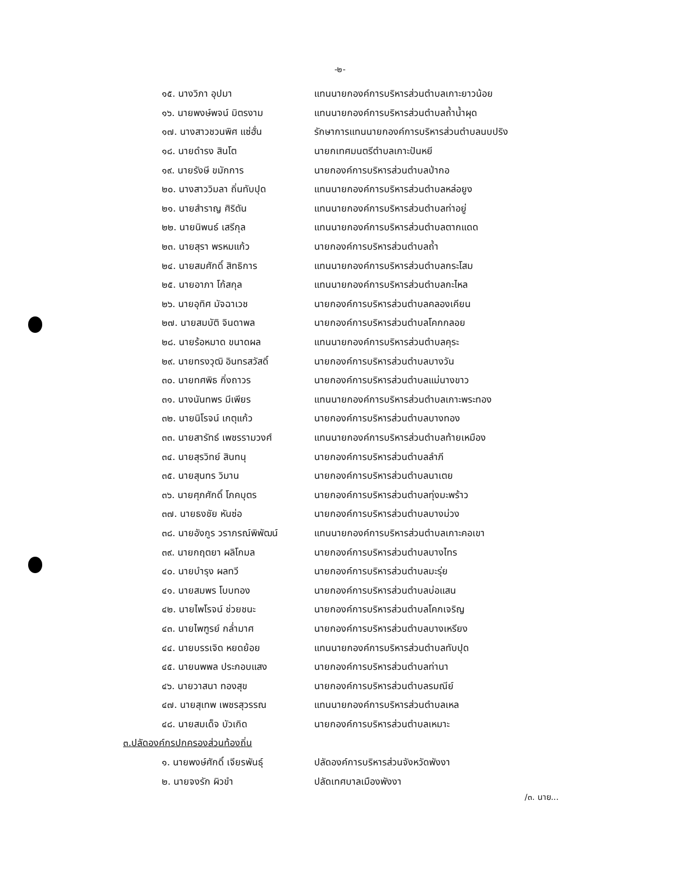-๒-
| ๑๕. นางวิภา อุปมา | แทนนายกองค์การบริหารส่วนตำบลเกาะยาวน้อย |
| ๑๖. นายพงษ์พจน์ มิตรงาม | แทนนายกองค์การบริหารส่วนตำบลถ้ำน้ำผุด |
| ๑๗. นางสาวชวนพิศ แซ่ฮั่น | รักษาการแทนนายกองค์การบริหารส่วนตำบลนบปริง |
| ๑๘. นายดำรง สินโต | นายกเทศมนตรีตำบลเกาะปันหยี |
| ๑๙. นายรังษี ขมักการ | นายกองค์การบริหารส่วนตำบลป่ากอ |
| ๒๐. นางสาววิมลา ถิ่นทับปุด | แทนนายกองค์การบริหารส่วนตำบลหล่อยูง |
| ๒๑. นายสำราญ ศิริตัน | แทนนายกองค์การบริหารส่วนตำบลท่าอยู่ |
| ๒๒. นายนิพนธ์ เสรีกุล | แทนนายกองค์การบริหารส่วนตำบลตากแดด |
| ๒๓. นายสุรา พรหมแก้ว | นายกองค์การบริหารส่วนตำบลถ้ำ |
| ๒๔. นายสมศักดิ์ สิทธิการ | แทนนายกองค์การบริหารส่วนตำบลกระโสม |
| ๒๕. นายอาภา โก้สกุล | แทนนายกองค์การบริหารส่วนตำบลกะไหล |
| ๒๖. นายอุทิศ มัจฉาเวช | นายกองค์การบริหารส่วนตำบลคลองเคียน |
| ๒๗. นายสมบัติ จินดาพล | นายกองค์การบริหารส่วนตำบลโคกกลอย |
| ๒๘. นายร้อหมาด ขนาดผล | แทนนายกองค์การบริหารส่วนตำบลคุระ |
| ๒๙. นายทรงวุฒิ อินทรสวัสดิ์ | นายกองค์การบริหารส่วนตำบลบางวัน |
| ๓๐. นายทศพิธ กิ่งถาวร | นายกองค์การบริหารส่วนตำบลแม่นางขาว |
| ๓๑. นางนันทพร มีเพียร | แทนนายกองค์การบริหารส่วนตำบลเกาะพระทอง |
| ๓๒. นายนิโรจน์ เกตุแก้ว | นายกองค์การบริหารส่วนตำบลบางทอง |
| ๓๓. นายสารัทธ์ เพชรรามวงศ์ | แทนนายกองค์การบริหารส่วนตำบลท้ายเหมือง |
| ๓๔. นายสุรวิทย์ สินทนุ | นายกองค์การบริหารส่วนตำบลลำภี |
| ๓๕. นายสุนทร วิมาน | นายกองค์การบริหารส่วนตำบลนาเตย |
| ๓๖. นายศุภศักดิ์ โภคบุตร | นายกองค์การบริหารส่วนตำบลทุ่งมะพร้าว |
| ๓๗. นายธงชัย หันซ่อ | นายกองค์การบริหารส่วนตำบลบางม่วง |
| ๓๘. นายอังกูร วราภรณ์พิพัฒน์ | แทนนายกองค์การบริหารส่วนตำบลเกาะคอเขา |
| ๓๙. นายกฤตยา ผลิโกมล | นายกองค์การบริหารส่วนตำบลบางไทร |
| ๔๐. นายบำรุง ผลทวี | นายกองค์การบริหารส่วนตำบลมะรุ่ย |
| ๔๑. นายสมพร โบบทอง | นายกองค์การบริหารส่วนตำบลบ่อแสน |
| ๔๒. นายไพโรจน์ ช่วยชนะ | นายกองค์การบริหารส่วนตำบลโคกเจริญ |
| ๔๓. นายไพฑูรย์ กล่ำมาศ | นายกองค์การบริหารส่วนตำบลบางเหรียง |
| ๔๔. นายบรรเจิด หยดย้อย | แทนนายกองค์การบริหารส่วนตำบลทับปุด |
| ๔๕. นายนพพล ประกอบแสง | นายกองค์การบริหารส่วนตำบลท่านา |
| ๔๖. นายวาสนา ทองสุข | นายกองค์การบริหารส่วนตำบลรมณีย์ |
| ๔๗. นายสุเทพ เพชรสุวรรณ | แทนนายกองค์การบริหารส่วนตำบลเหล |
| ๔๘. นายสมเด็จ บัวเกิด | นายกองค์การบริหารส่วนตำบลเหมาะ |
| ๓.ปลัดองค์กรปกครองส่วนท้องถิ่น | |
| ๑. นายพงษ์ศักดิ์ เจียรพันธุ์ | ปลัดองค์การบริหารส่วนจังหวัดพังงา |
| ๒. นายจงรัก ผิวขำ | ปลัดเทศบาลเมืองพังงา |
/๓. นาย...